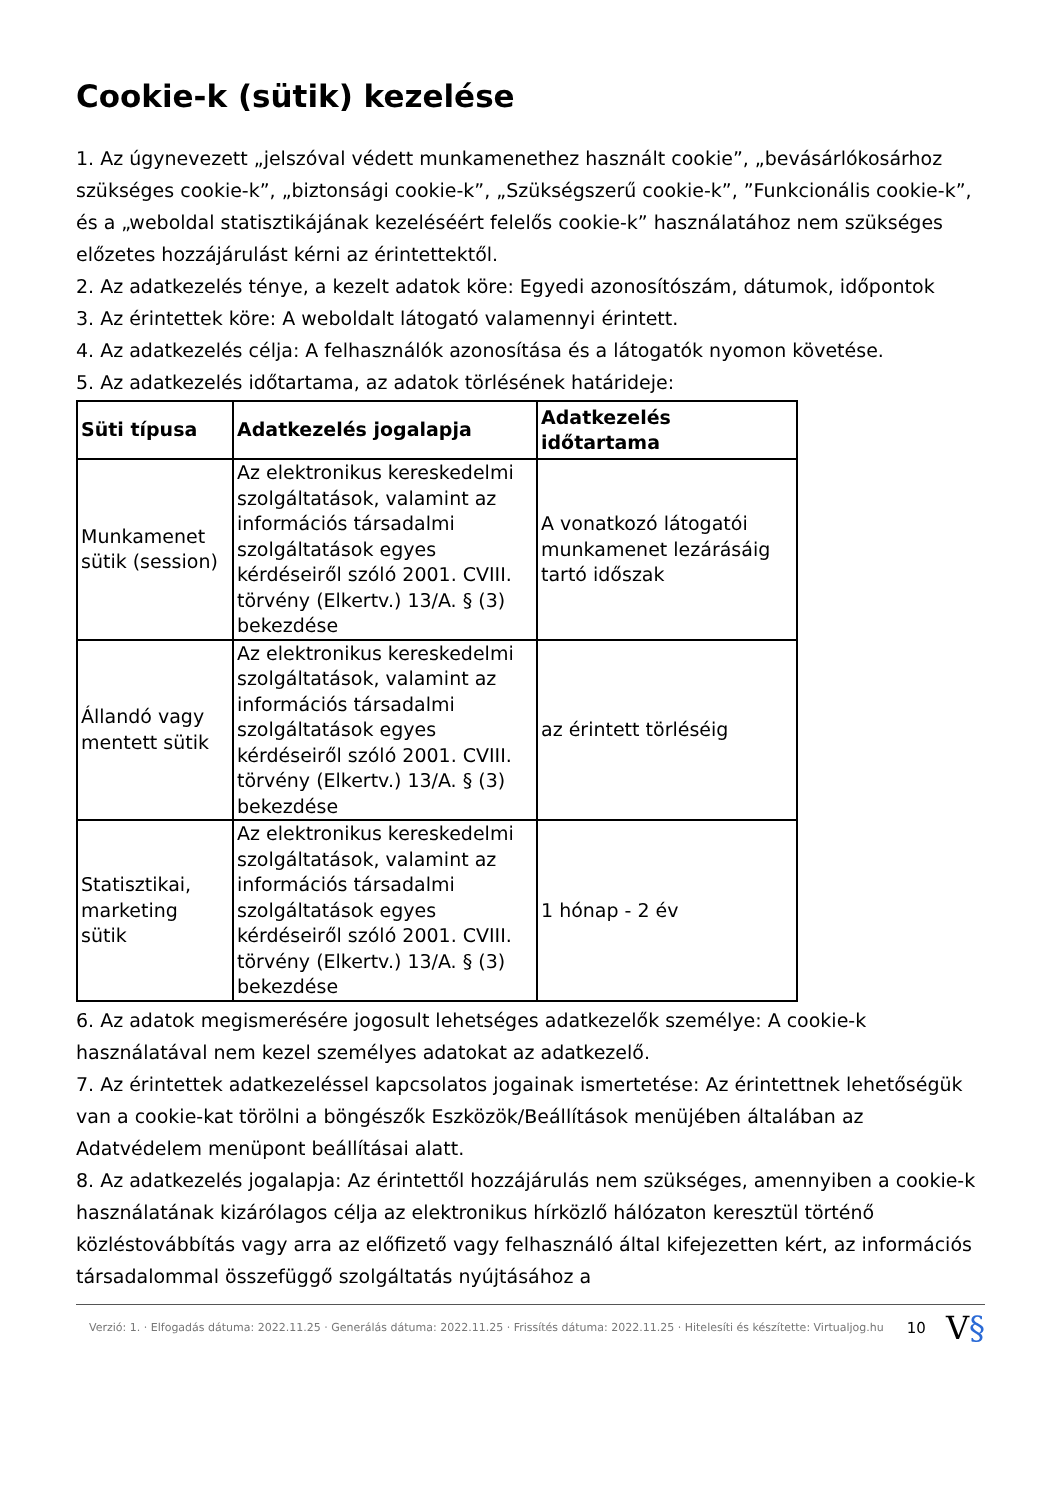Cookie-k (sütik) kezelése
1. Az úgynevezett „jelszóval védett munkamenethez használt cookie”, „bevásárlókosárhoz szükséges cookie-k”, „biztonsági cookie-k”, „Szükségszerű cookie-k”, ”Funkcionális cookie-k”, és a „weboldal statisztikájának kezeléséért felelős cookie-k” használatához nem szükséges előzetes hozzájárulást kérni az érintettektől.
2. Az adatkezelés ténye, a kezelt adatok köre: Egyedi azonosítószám, dátumok, időpontok
3. Az érintettek köre: A weboldalt látogató valamennyi érintett.
4. Az adatkezelés célja: A felhasználók azonosítása és a látogatók nyomon követése.
5. Az adatkezelés időtartama, az adatok törlésének határideje:
| Süti típusa | Adatkezelés jogalapja | Adatkezelés időtartama |
| --- | --- | --- |
| Munkamenet sütik (session) | Az elektronikus kereskedelmi szolgáltatások, valamint az információs társadalmi szolgáltatások egyes kérdéseiről szóló 2001. CVIII. törvény (Elkertv.) 13/A. § (3) bekezdése | A vonatkozó látogatói munkamenet lezárásáig tartó időszak |
| Állandó vagy mentett sütik | Az elektronikus kereskedelmi szolgáltatások, valamint az információs társadalmi szolgáltatások egyes kérdéseiről szóló 2001. CVIII. törvény (Elkertv.) 13/A. § (3) bekezdése | az érintett törléséig |
| Statisztikai, marketing sütik | Az elektronikus kereskedelmi szolgáltatások, valamint az információs társadalmi szolgáltatások egyes kérdéseiről szóló 2001. CVIII. törvény (Elkertv.) 13/A. § (3) bekezdése | 1 hónap - 2 év |
6. Az adatok megismerésére jogosult lehetséges adatkezelők személye: A cookie-k használatával nem kezel személyes adatokat az adatkezelő.
7. Az érintettek adatkezeléssel kapcsolatos jogainak ismertetése: Az érintettnek lehetőségük van a cookie-kat törölni a böngészők Eszközök/Beállítások menüjében általában az Adatvédelem menüpont beállításai alatt.
8. Az adatkezelés jogalapja: Az érintettől hozzájárulás nem szükséges, amennyiben a cookie-k használatának kizárólagos célja az elektronikus hírközlő hálózaton keresztül történő közléstovábbítás vagy arra az előfizető vagy felhasználó által kifejezetten kért, az információs társadalommal összefüggő szolgáltatás nyújtásához a
Verzió: 1. · Elfogadás dátuma: 2022.11.25 · Generálás dátuma: 2022.11.25 · Frissítés dátuma: 2022.11.25 · Hitelesíti és készítette: Virtualjog.hu
10
V§